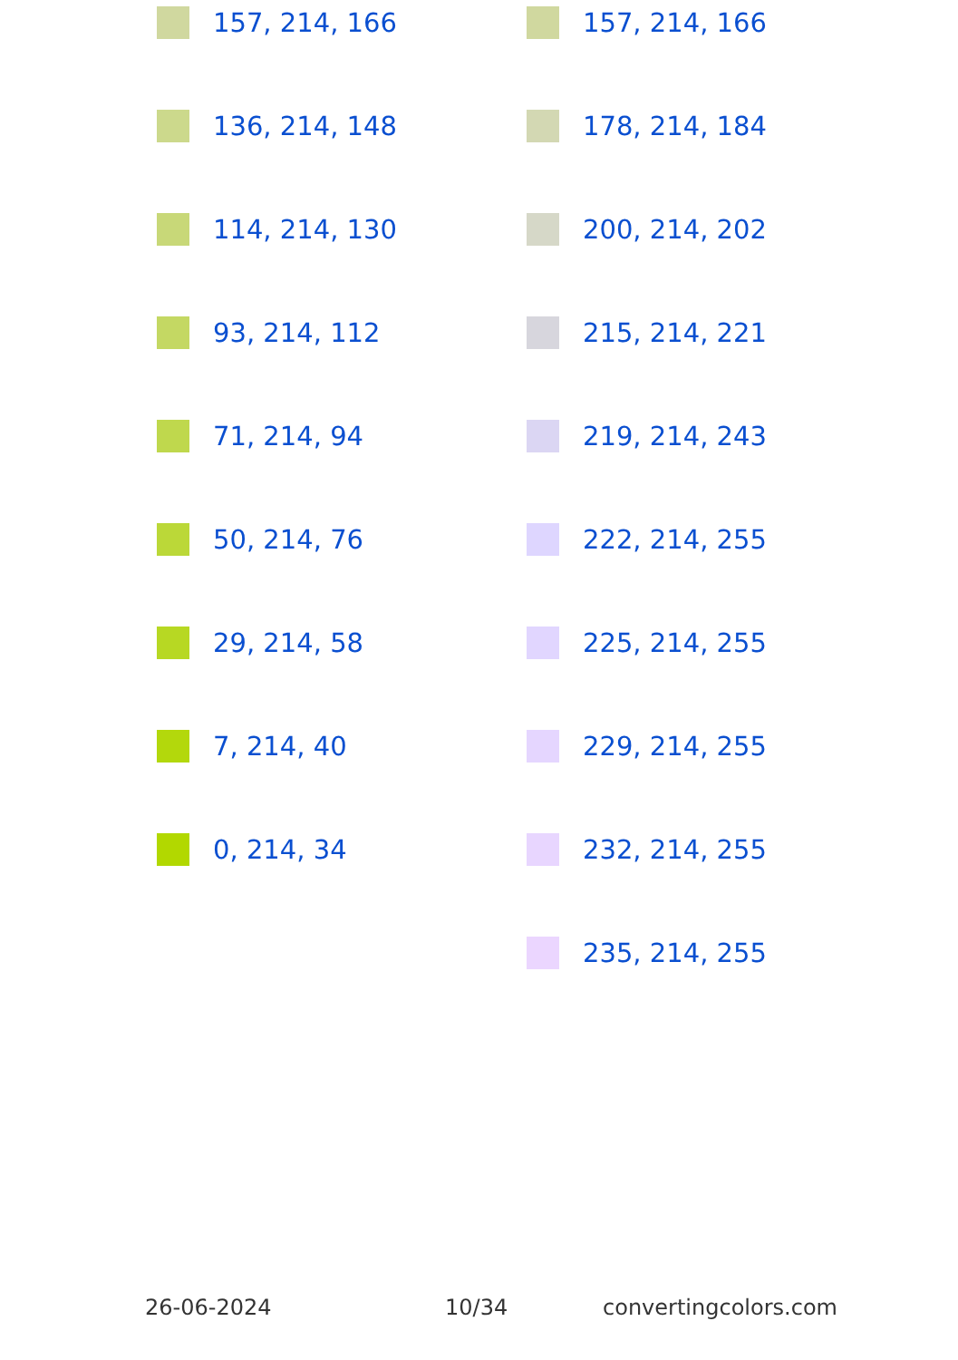157, 214, 166
136, 214, 148
114, 214, 130
93, 214, 112
71, 214, 94
50, 214, 76
29, 214, 58
7, 214, 40
0, 214, 34
157, 214, 166
178, 214, 184
200, 214, 202
215, 214, 221
219, 214, 243
222, 214, 255
225, 214, 255
229, 214, 255
232, 214, 255
235, 214, 255
26-06-2024 10/34 convertingcolors.com